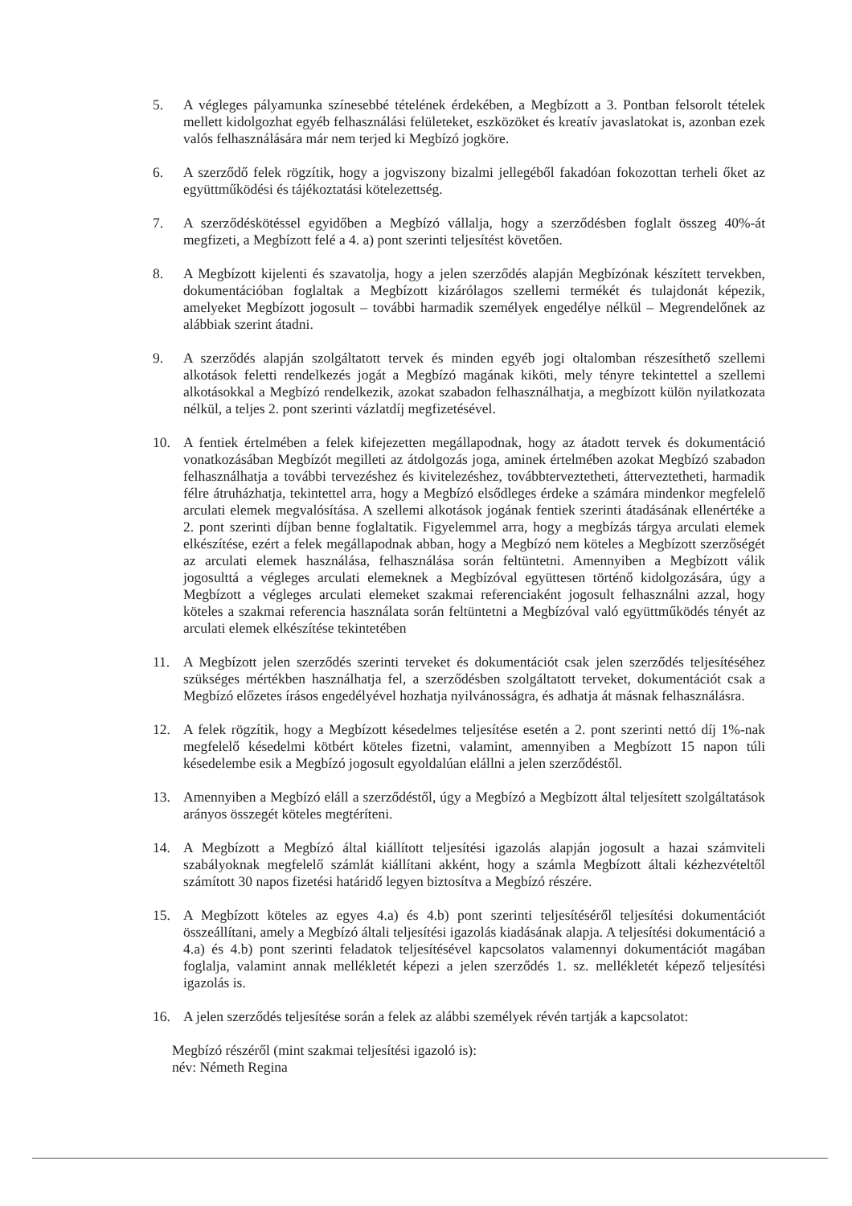5. A végleges pályamunka színesebbé tételének érdekében, a Megbízott a 3. Pontban felsorolt tételek mellett kidolgozhat egyéb felhasználási felületeket, eszközöket és kreatív javaslatokat is, azonban ezek valós felhasználására már nem terjed ki Megbízó jogköre.
6. A szerződő felek rögzítik, hogy a jogviszony bizalmi jellegéből fakadóan fokozottan terheli őket az együttműködési és tájékoztatási kötelezettség.
7. A szerződéskötéssel egyidőben a Megbízó vállalja, hogy a szerződésben foglalt összeg 40%-át megfizeti, a Megbízott felé a 4. a) pont szerinti teljesítést követően.
8. A Megbízott kijelenti és szavatolja, hogy a jelen szerződés alapján Megbízónak készített tervekben, dokumentációban foglaltak a Megbízott kizárólagos szellemi termékét és tulajdonát képezik, amelyeket Megbízott jogosult – további harmadik személyek engedélye nélkül – Megrendelőnek az alábbiak szerint átadni.
9. A szerződés alapján szolgáltatott tervek és minden egyéb jogi oltalomban részesíthető szellemi alkotások feletti rendelkezés jogát a Megbízó magának kiköti, mely tényre tekintettel a szellemi alkotásokkal a Megbízó rendelkezik, azokat szabadon felhasználhatja, a megbízott külön nyilatkozata nélkül, a teljes 2. pont szerinti vázlatdíj megfizetésével.
10. A fentiek értelmében a felek kifejezetten megállapodnak, hogy az átadott tervek és dokumentáció vonatkozásában Megbízót megilleti az átdolgozás joga, aminek értelmében azokat Megbízó szabadon felhasználhatja a további tervezéshez és kivitelezéshez, továbbterveztetheti, átterveztetheti, harmadik félre átruházhatja, tekintettel arra, hogy a Megbízó elsődleges érdeke a számára mindenkor megfelelő arculati elemek megvalósítása. A szellemi alkotások jogának fentiek szerinti átadásának ellenértéke a 2. pont szerinti díjban benne foglaltatik. Figyelemmel arra, hogy a megbízás tárgya arculati elemek elkészítése, ezért a felek megállapodnak abban, hogy a Megbízó nem köteles a Megbízott szerzőségét az arculati elemek használása, felhasználása során feltüntetni. Amennyiben a Megbízott válik jogosulttá a végleges arculati elemeknek a Megbízóval együttesen történő kidolgozására, úgy a Megbízott a végleges arculati elemeket szakmai referenciaként jogosult felhasználni azzal, hogy köteles a szakmai referencia használata során feltüntetni a Megbízóval való együttműködés tényét az arculati elemek elkészítése tekintetében
11. A Megbízott jelen szerződés szerinti terveket és dokumentációt csak jelen szerződés teljesítéséhez szükséges mértékben használhatja fel, a szerződésben szolgáltatott terveket, dokumentációt csak a Megbízó előzetes írásos engedélyével hozhatja nyilvánosságra, és adhatja át másnak felhasználásra.
12. A felek rögzítik, hogy a Megbízott késedelmes teljesítése esetén a 2. pont szerinti nettó díj 1%-nak megfelelő késedelmi kötbért köteles fizetni, valamint, amennyiben a Megbízott 15 napon túli késedelembe esik a Megbízó jogosult egyoldalúan elállni a jelen szerződéstől.
13. Amennyiben a Megbízó eláll a szerződéstől, úgy a Megbízó a Megbízott által teljesített szolgáltatások arányos összegét köteles megtéríteni.
14. A Megbízott a Megbízó által kiállított teljesítési igazolás alapján jogosult a hazai számviteli szabályoknak megfelelő számlát kiállítani akként, hogy a számla Megbízott általi kézhezvételtől számított 30 napos fizetési határidő legyen biztosítva a Megbízó részére.
15. A Megbízott köteles az egyes 4.a) és 4.b) pont szerinti teljesítéséről teljesítési dokumentációt összeállítani, amely a Megbízó általi teljesítési igazolás kiadásának alapja. A teljesítési dokumentáció a 4.a) és 4.b) pont szerinti feladatok teljesítésével kapcsolatos valamennyi dokumentációt magában foglalja, valamint annak mellékletét képezi a jelen szerződés 1. sz. mellékletét képező teljesítési igazolás is.
16. A jelen szerződés teljesítése során a felek az alábbi személyek révén tartják a kapcsolatot:
Megbízó részéről (mint szakmai teljesítési igazoló is):
név: Németh Regina